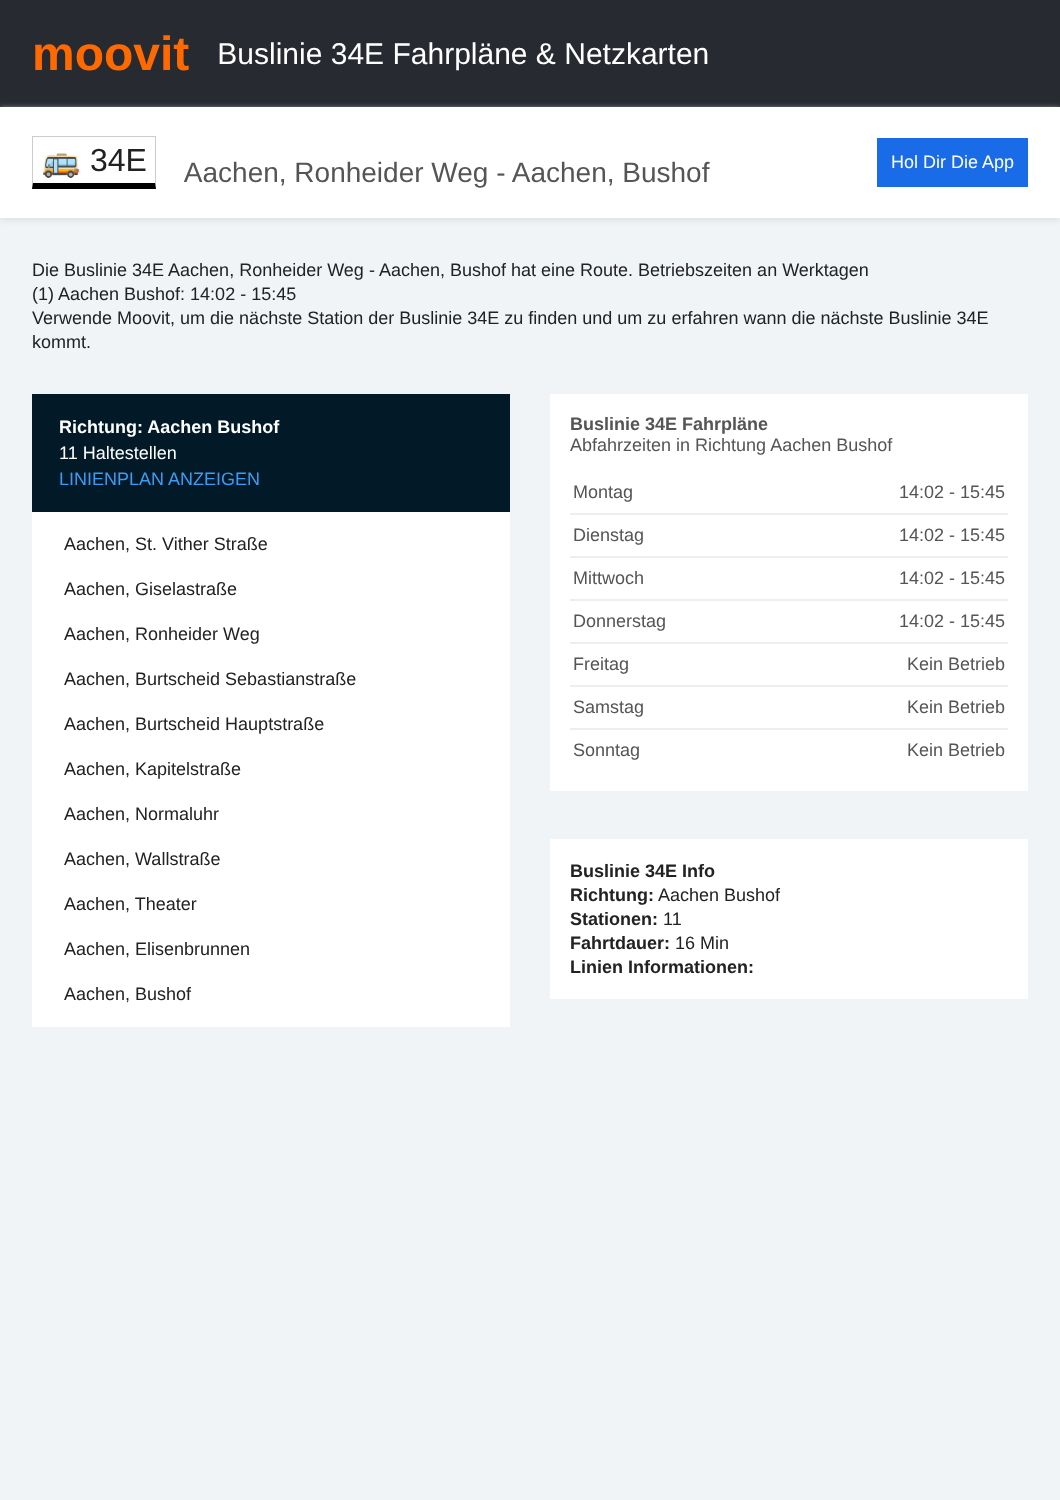moovit
Buslinie 34E Fahrpläne & Netzkarten
🚌 34E
Aachen, Ronheider Weg - Aachen, Bushof
Hol Dir Die App
Die Buslinie 34E Aachen, Ronheider Weg - Aachen, Bushof hat eine Route. Betriebszeiten an Werktagen
(1) Aachen Bushof: 14:02 - 15:45
Verwende Moovit, um die nächste Station der Buslinie 34E zu finden und um zu erfahren wann die nächste Buslinie 34E kommt.
Richtung: Aachen Bushof
11 Haltestellen
LINIENPLAN ANZEIGEN
Aachen, St. Vither Straße
Aachen, Giselastraße
Aachen, Ronheider Weg
Aachen, Burtscheid Sebastianstraße
Aachen, Burtscheid Hauptstraße
Aachen, Kapitelstraße
Aachen, Normaluhr
Aachen, Wallstraße
Aachen, Theater
Aachen, Elisenbrunnen
Aachen, Bushof
Buslinie 34E Fahrpläne
Abfahrzeiten in Richtung Aachen Bushof
| Montag | 14:02 - 15:45 |
| Dienstag | 14:02 - 15:45 |
| Mittwoch | 14:02 - 15:45 |
| Donnerstag | 14:02 - 15:45 |
| Freitag | Kein Betrieb |
| Samstag | Kein Betrieb |
| Sonntag | Kein Betrieb |
Buslinie 34E Info
Richtung: Aachen Bushof
Stationen: 11
Fahrtdauer: 16 Min
Linien Informationen: